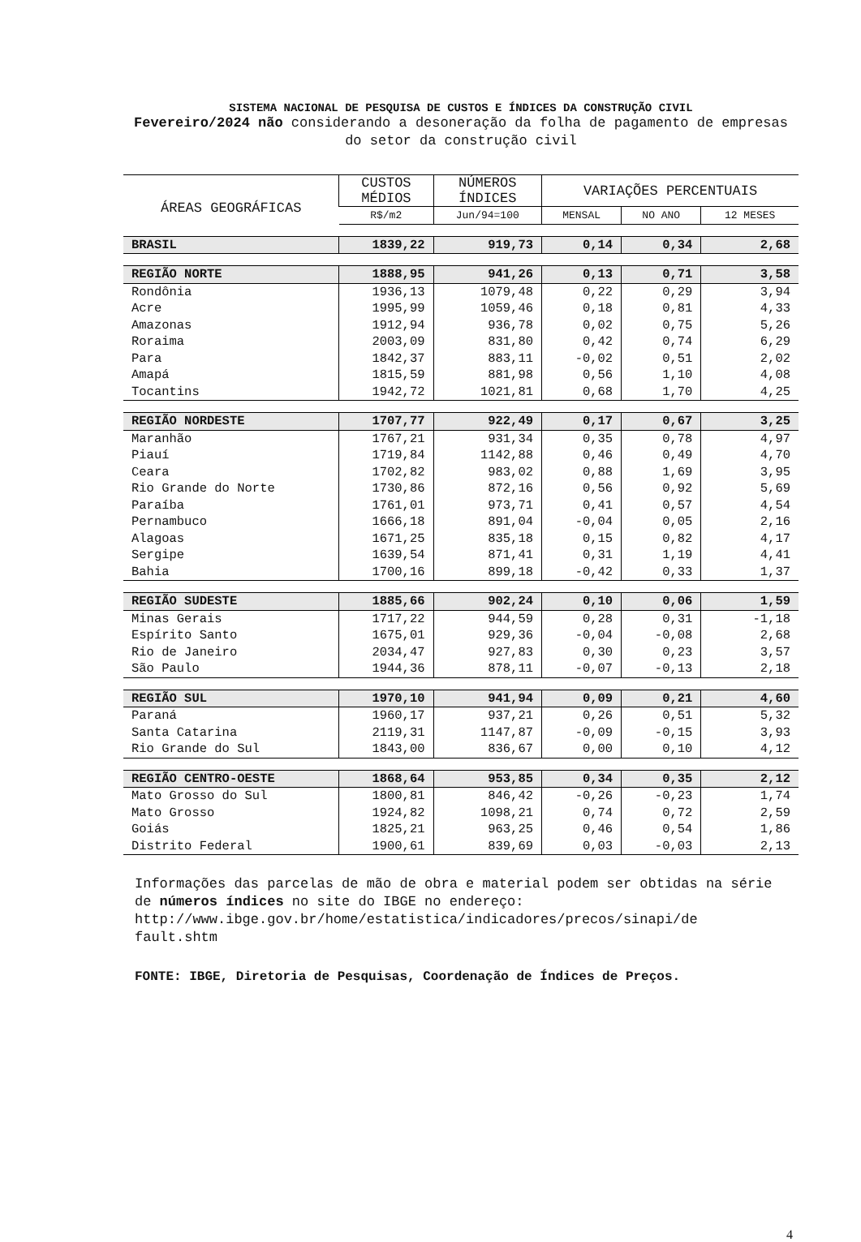SISTEMA NACIONAL DE PESQUISA DE CUSTOS E ÍNDICES DA CONSTRUÇÃO CIVIL
Fevereiro/2024 não considerando a desoneração da folha de pagamento de empresas do setor da construção civil
| ÁREAS GEOGRÁFICAS | CUSTOS MÉDIOS | NÚMEROS ÍNDICES | VARIAÇÕES PERCENTUAIS | | |
| --- | --- | --- | --- | --- | --- |
| | R$/m2 | Jun/94=100 | MENSAL | NO ANO | 12 MESES |
| BRASIL | 1839,22 | 919,73 | 0,14 | 0,34 | 2,68 |
| REGIÃO NORTE | 1888,95 | 941,26 | 0,13 | 0,71 | 3,58 |
| Rondônia | 1936,13 | 1079,48 | 0,22 | 0,29 | 3,94 |
| Acre | 1995,99 | 1059,46 | 0,18 | 0,81 | 4,33 |
| Amazonas | 1912,94 | 936,78 | 0,02 | 0,75 | 5,26 |
| Roraima | 2003,09 | 831,80 | 0,42 | 0,74 | 6,29 |
| Para | 1842,37 | 883,11 | -0,02 | 0,51 | 2,02 |
| Amapá | 1815,59 | 881,98 | 0,56 | 1,10 | 4,08 |
| Tocantins | 1942,72 | 1021,81 | 0,68 | 1,70 | 4,25 |
| REGIÃO NORDESTE | 1707,77 | 922,49 | 0,17 | 0,67 | 3,25 |
| Maranhão | 1767,21 | 931,34 | 0,35 | 0,78 | 4,97 |
| Piauí | 1719,84 | 1142,88 | 0,46 | 0,49 | 4,70 |
| Ceara | 1702,82 | 983,02 | 0,88 | 1,69 | 3,95 |
| Rio Grande do Norte | 1730,86 | 872,16 | 0,56 | 0,92 | 5,69 |
| Paraíba | 1761,01 | 973,71 | 0,41 | 0,57 | 4,54 |
| Pernambuco | 1666,18 | 891,04 | -0,04 | 0,05 | 2,16 |
| Alagoas | 1671,25 | 835,18 | 0,15 | 0,82 | 4,17 |
| Sergipe | 1639,54 | 871,41 | 0,31 | 1,19 | 4,41 |
| Bahia | 1700,16 | 899,18 | -0,42 | 0,33 | 1,37 |
| REGIÃO SUDESTE | 1885,66 | 902,24 | 0,10 | 0,06 | 1,59 |
| Minas Gerais | 1717,22 | 944,59 | 0,28 | 0,31 | -1,18 |
| Espírito Santo | 1675,01 | 929,36 | -0,04 | -0,08 | 2,68 |
| Rio de Janeiro | 2034,47 | 927,83 | 0,30 | 0,23 | 3,57 |
| São Paulo | 1944,36 | 878,11 | -0,07 | -0,13 | 2,18 |
| REGIÃO SUL | 1970,10 | 941,94 | 0,09 | 0,21 | 4,60 |
| Paraná | 1960,17 | 937,21 | 0,26 | 0,51 | 5,32 |
| Santa Catarina | 2119,31 | 1147,87 | -0,09 | -0,15 | 3,93 |
| Rio Grande do Sul | 1843,00 | 836,67 | 0,00 | 0,10 | 4,12 |
| REGIÃO CENTRO-OESTE | 1868,64 | 953,85 | 0,34 | 0,35 | 2,12 |
| Mato Grosso do Sul | 1800,81 | 846,42 | -0,26 | -0,23 | 1,74 |
| Mato Grosso | 1924,82 | 1098,21 | 0,74 | 0,72 | 2,59 |
| Goiás | 1825,21 | 963,25 | 0,46 | 0,54 | 1,86 |
| Distrito Federal | 1900,61 | 839,69 | 0,03 | -0,03 | 2,13 |
Informações das parcelas de mão de obra e material podem ser obtidas na série de números índices no site do IBGE no endereço: http://www.ibge.gov.br/home/estatistica/indicadores/precos/sinapi/de fault.shtm
FONTE: IBGE, Diretoria de Pesquisas, Coordenação de Índices de Preços.
4